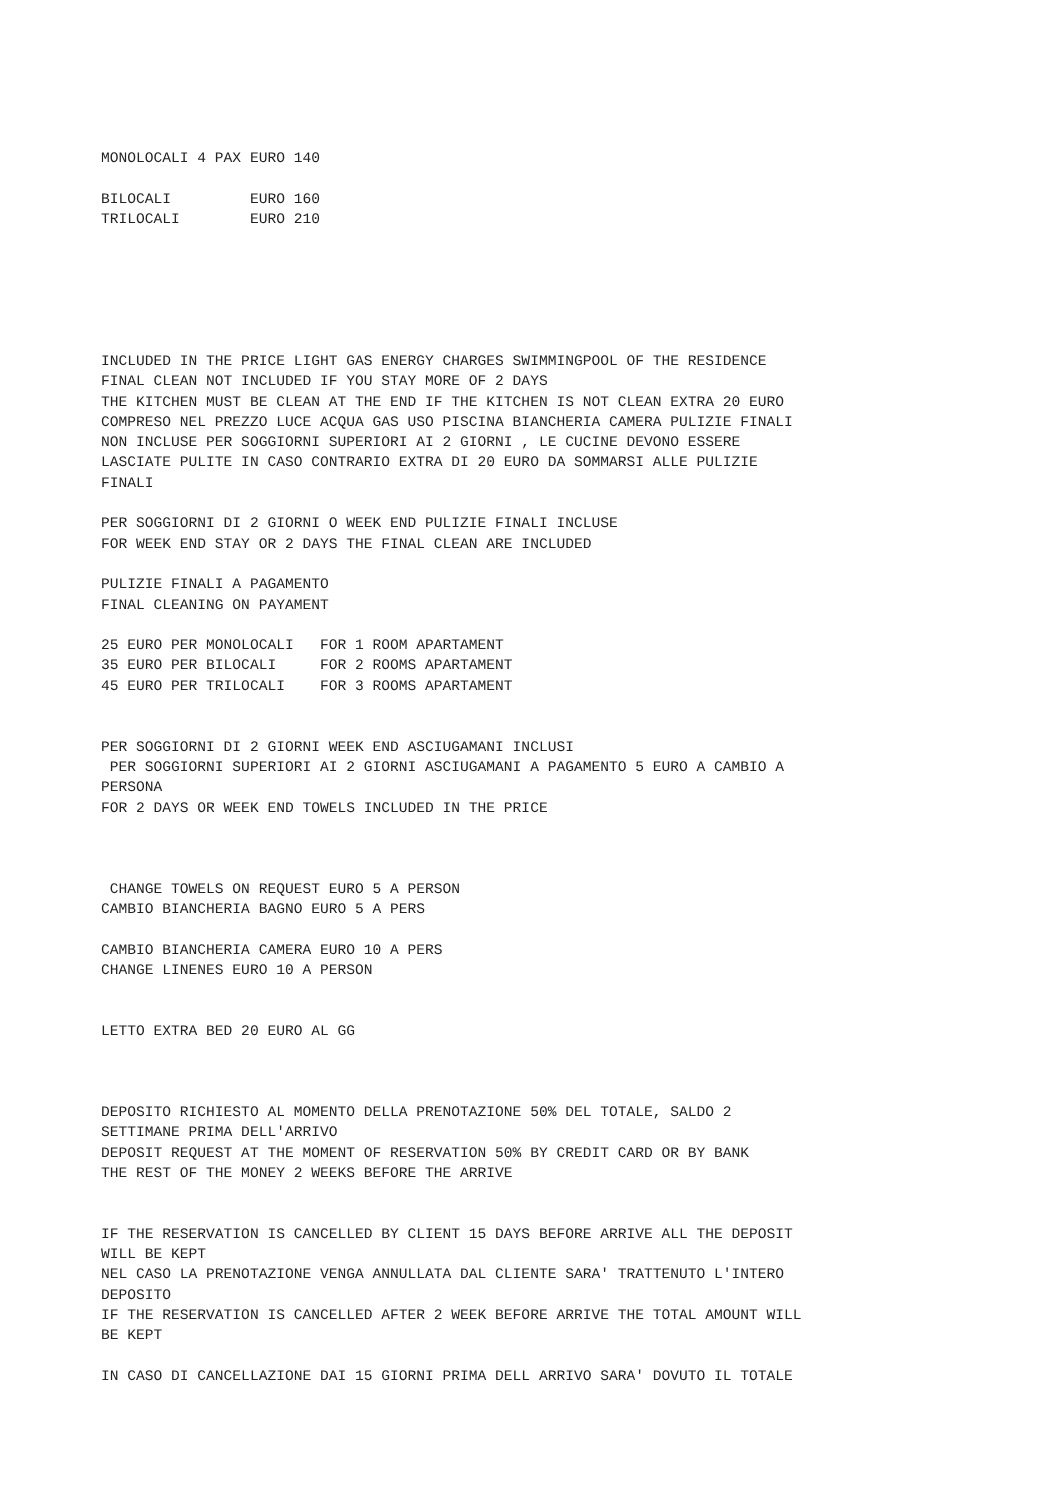MONOLOCALI 4 PAX EURO 140

BILOCALI         EURO 160
TRILOCALI        EURO 210






INCLUDED IN THE PRICE LIGHT GAS ENERGY CHARGES SWIMMINGPOOL OF THE RESIDENCE
FINAL CLEAN NOT INCLUDED IF YOU STAY MORE OF 2 DAYS
THE KITCHEN MUST BE CLEAN AT THE END IF THE KITCHEN IS NOT CLEAN EXTRA 20 EURO
COMPRESO NEL PREZZO LUCE ACQUA GAS USO PISCINA BIANCHERIA CAMERA PULIZIE FINALI
NON INCLUSE PER SOGGIORNI SUPERIORI AI 2 GIORNI , LE CUCINE DEVONO ESSERE
LASCIATE PULITE IN CASO CONTRARIO EXTRA DI 20 EURO DA SOMMARSI ALLE PULIZIE
FINALI

PER SOGGIORNI DI 2 GIORNI O WEEK END PULIZIE FINALI INCLUSE
FOR WEEK END STAY OR 2 DAYS THE FINAL CLEAN ARE INCLUDED

PULIZIE FINALI A PAGAMENTO
FINAL CLEANING ON PAYAMENT

25 EURO PER MONOLOCALI   FOR 1 ROOM APARTAMENT
35 EURO PER BILOCALI     FOR 2 ROOMS APARTAMENT
45 EURO PER TRILOCALI    FOR 3 ROOMS APARTAMENT


PER SOGGIORNI DI 2 GIORNI WEEK END ASCIUGAMANI INCLUSI
 PER SOGGIORNI SUPERIORI AI 2 GIORNI ASCIUGAMANI A PAGAMENTO 5 EURO A CAMBIO A
PERSONA
FOR 2 DAYS OR WEEK END TOWELS INCLUDED IN THE PRICE



 CHANGE TOWELS ON REQUEST EURO 5 A PERSON
CAMBIO BIANCHERIA BAGNO EURO 5 A PERS

CAMBIO BIANCHERIA CAMERA EURO 10 A PERS
CHANGE LINENES EURO 10 A PERSON


LETTO EXTRA BED 20 EURO AL GG



DEPOSITO RICHIESTO AL MOMENTO DELLA PRENOTAZIONE 50% DEL TOTALE, SALDO 2
SETTIMANE PRIMA DELL'ARRIVO
DEPOSIT REQUEST AT THE MOMENT OF RESERVATION 50% BY CREDIT CARD OR BY BANK
THE REST OF THE MONEY 2 WEEKS BEFORE THE ARRIVE


IF THE RESERVATION IS CANCELLED BY CLIENT 15 DAYS BEFORE ARRIVE ALL THE DEPOSIT
WILL BE KEPT
NEL CASO LA PRENOTAZIONE VENGA ANNULLATA DAL CLIENTE SARA' TRATTENUTO L'INTERO
DEPOSITO
IF THE RESERVATION IS CANCELLED AFTER 2 WEEK BEFORE ARRIVE THE TOTAL AMOUNT WILL
BE KEPT

IN CASO DI CANCELLAZIONE DAI 15 GIORNI PRIMA DELL ARRIVO SARA' DOVUTO IL TOTALE